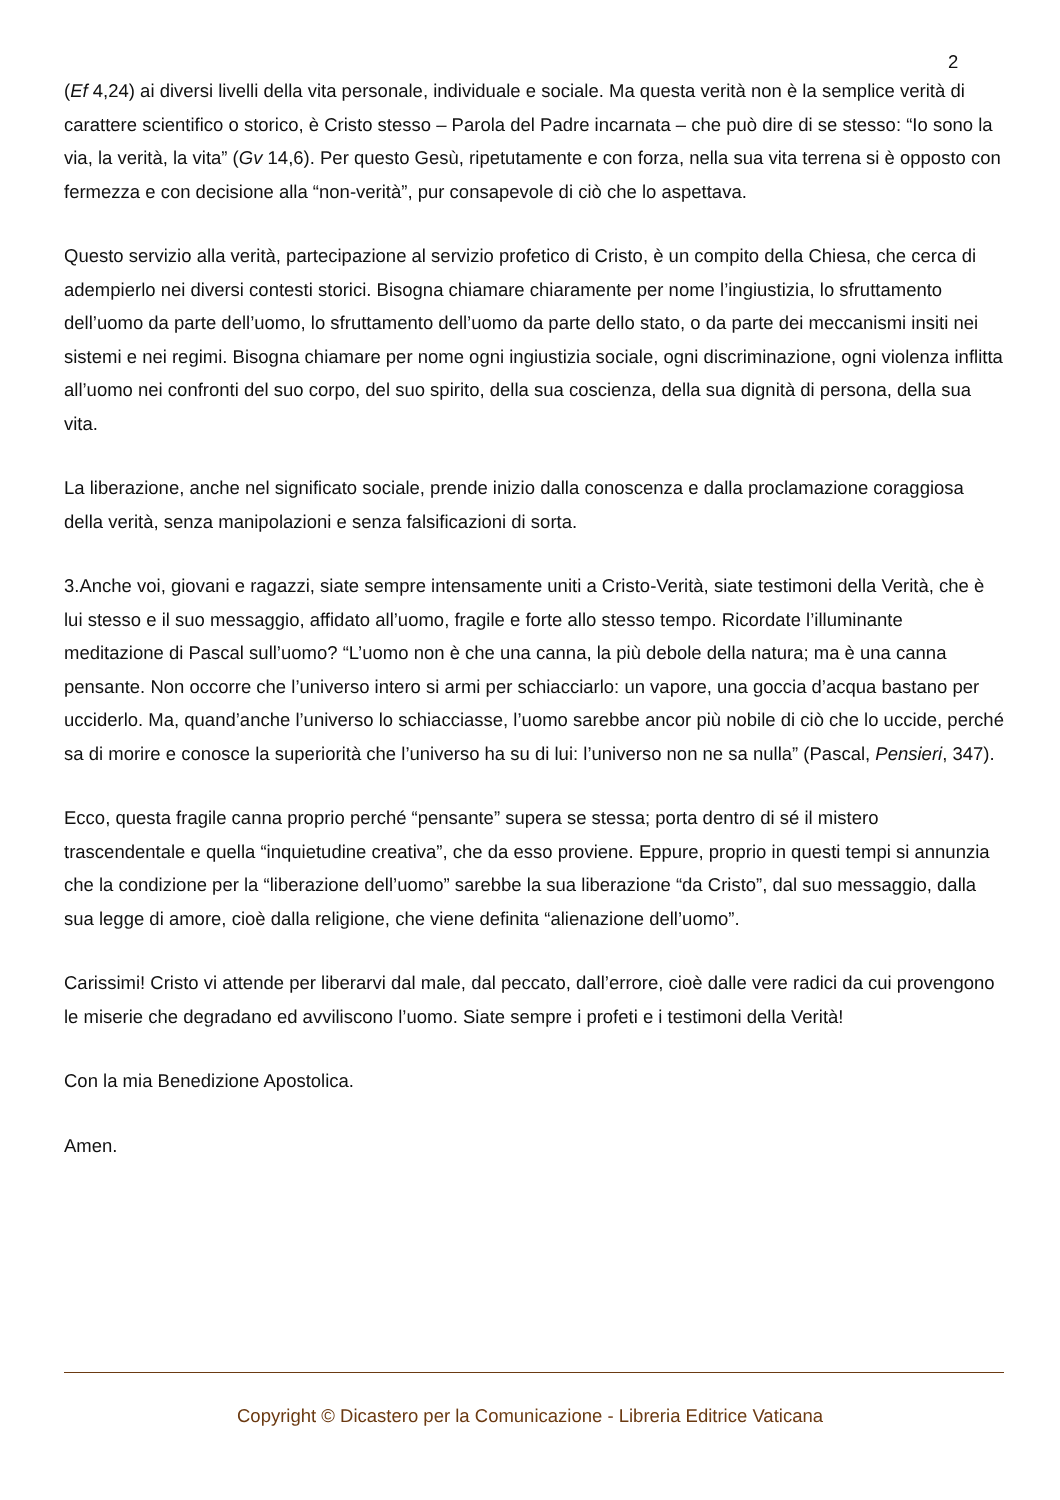2
(Ef 4,24) ai diversi livelli della vita personale, individuale e sociale. Ma questa verità non è la semplice verità di carattere scientifico o storico, è Cristo stesso – Parola del Padre incarnata – che può dire di se stesso: “Io sono la via, la verità, la vita” (Gv 14,6). Per questo Gesù, ripetutamente e con forza, nella sua vita terrena si è opposto con fermezza e con decisione alla “non-verità”, pur consapevole di ciò che lo aspettava.
Questo servizio alla verità, partecipazione al servizio profetico di Cristo, è un compito della Chiesa, che cerca di adempierlo nei diversi contesti storici. Bisogna chiamare chiaramente per nome l’ingiustizia, lo sfruttamento dell’uomo da parte dell’uomo, lo sfruttamento dell’uomo da parte dello stato, o da parte dei meccanismi insiti nei sistemi e nei regimi. Bisogna chiamare per nome ogni ingiustizia sociale, ogni discriminazione, ogni violenza inflitta all’uomo nei confronti del suo corpo, del suo spirito, della sua coscienza, della sua dignità di persona, della sua vita.
La liberazione, anche nel significato sociale, prende inizio dalla conoscenza e dalla proclamazione coraggiosa della verità, senza manipolazioni e senza falsificazioni di sorta.
3.Anche voi, giovani e ragazzi, siate sempre intensamente uniti a Cristo-Verità, siate testimoni della Verità, che è lui stesso e il suo messaggio, affidato all’uomo, fragile e forte allo stesso tempo. Ricordate l’illuminante meditazione di Pascal sull’uomo? “L’uomo non è che una canna, la più debole della natura; ma è una canna pensante. Non occorre che l’universo intero si armi per schiacciarlo: un vapore, una goccia d’acqua bastano per ucciderlo. Ma, quand’anche l’universo lo schiacciasse, l’uomo sarebbe ancor più nobile di ciò che lo uccide, perché sa di morire e conosce la superiorità che l’universo ha su di lui: l’universo non ne sa nulla” (Pascal, Pensieri, 347).
Ecco, questa fragile canna proprio perché “pensante” supera se stessa; porta dentro di sé il mistero trascendentale e quella “inquietudine creativa”, che da esso proviene. Eppure, proprio in questi tempi si annunzia che la condizione per la “liberazione dell’uomo” sarebbe la sua liberazione “da Cristo”, dal suo messaggio, dalla sua legge di amore, cioè dalla religione, che viene definita “alienazione dell’uomo”.
Carissimi! Cristo vi attende per liberarvi dal male, dal peccato, dall’errore, cioè dalle vere radici da cui provengono le miserie che degradano ed avviliscono l’uomo. Siate sempre i profeti e i testimoni della Verità!
Con la mia Benedizione Apostolica.
Amen.
Copyright © Dicastero per la Comunicazione - Libreria Editrice Vaticana